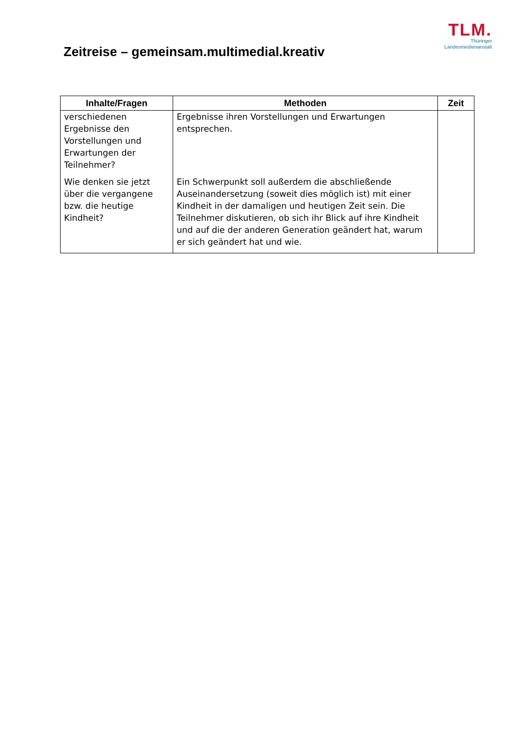Zeitreise – gemeinsam.multimedial.kreativ
TLM.
Thüringer
Landesmedienanstalt
| Inhalte/Fragen | Methoden | Zeit |
| --- | --- | --- |
| verschiedenen Ergebnisse den Vorstellungen und Erwartungen der Teilnehmer? Wie denken sie jetzt über die vergangene bzw. die heutige Kindheit? | Ergebnisse ihren Vorstellungen und Erwartungen entsprechen. Ein Schwerpunkt soll außerdem die abschließende Auseinandersetzung (soweit dies möglich ist) mit einer Kindheit in der damaligen und heutigen Zeit sein. Die Teilnehmer diskutieren, ob sich ihr Blick auf ihre Kindheit und auf die der anderen Generation geändert hat, warum er sich geändert hat und wie. | |